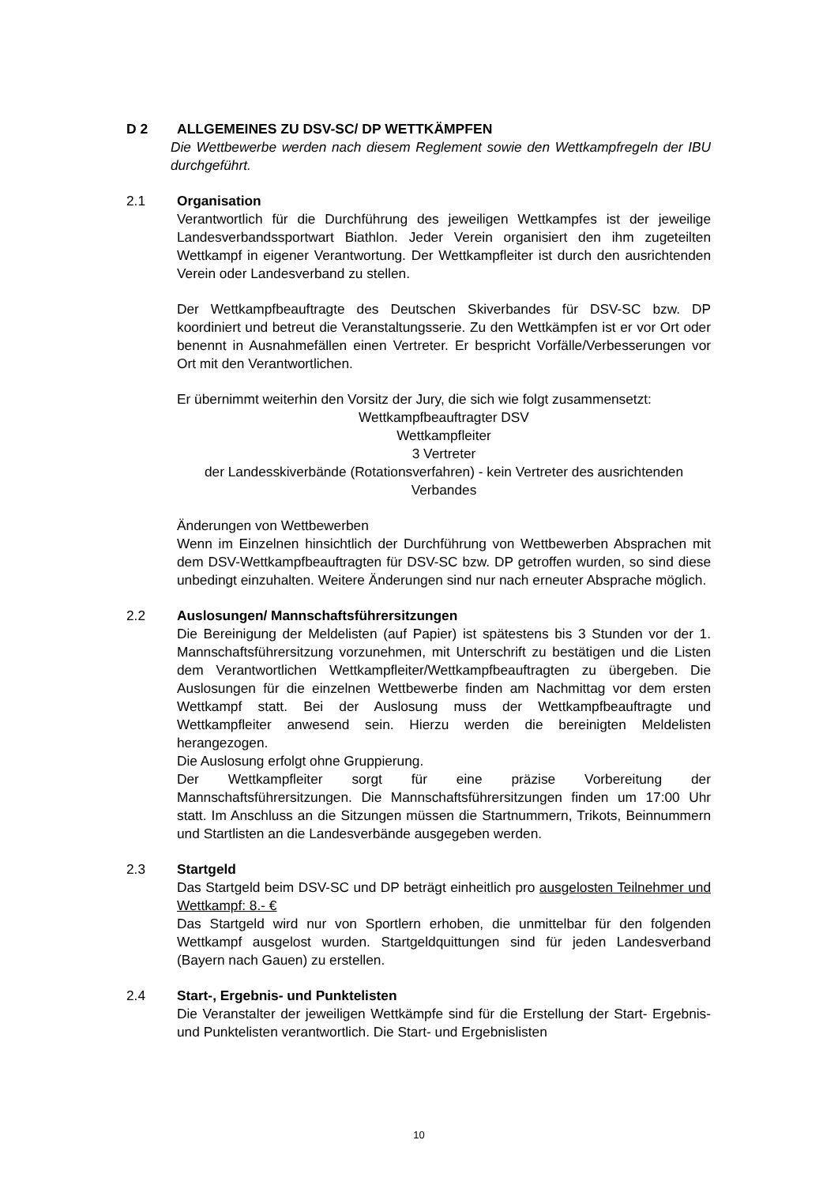D 2 ALLGEMEINES ZU DSV-SC/ DP WETTKÄMPFEN
Die Wettbewerbe werden nach diesem Reglement sowie den Wettkampfregeln der IBU durchgeführt.
2.1 Organisation
Verantwortlich für die Durchführung des jeweiligen Wettkampfes ist der jeweilige Landesverbandssportwart Biathlon. Jeder Verein organisiert den ihm zugeteilten Wettkampf in eigener Verantwortung. Der Wettkampfleiter ist durch den ausrichtenden Verein oder Landesverband zu stellen.
Der Wettkampfbeauftragte des Deutschen Skiverbandes für DSV-SC bzw. DP koordiniert und betreut die Veranstaltungsserie. Zu den Wettkämpfen ist er vor Ort oder benennt in Ausnahmefällen einen Vertreter. Er bespricht Vorfälle/Verbesserungen vor Ort mit den Verantwortlichen.
Er übernimmt weiterhin den Vorsitz der Jury, die sich wie folgt zusammensetzt:
Wettkampfbeauftragter DSV
Wettkampfleiter
3 Vertreter
der Landesskiverbände (Rotationsverfahren) - kein Vertreter des ausrichtenden Verbandes
Änderungen von Wettbewerben
Wenn im Einzelnen hinsichtlich der Durchführung von Wettbewerben Absprachen mit dem DSV-Wettkampfbeauftragten für DSV-SC bzw. DP getroffen wurden, so sind diese unbedingt einzuhalten. Weitere Änderungen sind nur nach erneuter Absprache möglich.
2.2 Auslosungen/ Mannschaftsführersitzungen
Die Bereinigung der Meldelisten (auf Papier) ist spätestens bis 3 Stunden vor der 1. Mannschaftsführersitzung vorzunehmen, mit Unterschrift zu bestätigen und die Listen dem Verantwortlichen Wettkampfleiter/Wettkampfbeauftragten zu übergeben. Die Auslosungen für die einzelnen Wettbewerbe finden am Nachmittag vor dem ersten Wettkampf statt. Bei der Auslosung muss der Wettkampfbeauftragte und Wettkampfleiter anwesend sein. Hierzu werden die bereinigten Meldelisten herangezogen.
Die Auslosung erfolgt ohne Gruppierung.
Der Wettkampfleiter sorgt für eine präzise Vorbereitung der Mannschaftsführersitzungen. Die Mannschaftsführersitzungen finden um 17:00 Uhr statt. Im Anschluss an die Sitzungen müssen die Startnummern, Trikots, Beinnummern und Startlisten an die Landesverbände ausgegeben werden.
2.3 Startgeld
Das Startgeld beim DSV-SC und DP beträgt einheitlich pro ausgelosten Teilnehmer und Wettkampf: 8.- €
Das Startgeld wird nur von Sportlern erhoben, die unmittelbar für den folgenden Wettkampf ausgelost wurden. Startgeldquittungen sind für jeden Landesverband (Bayern nach Gauen) zu erstellen.
2.4 Start-, Ergebnis- und Punktelisten
Die Veranstalter der jeweiligen Wettkämpfe sind für die Erstellung der Start- Ergebnis- und Punktelisten verantwortlich. Die Start- und Ergebnislisten
10